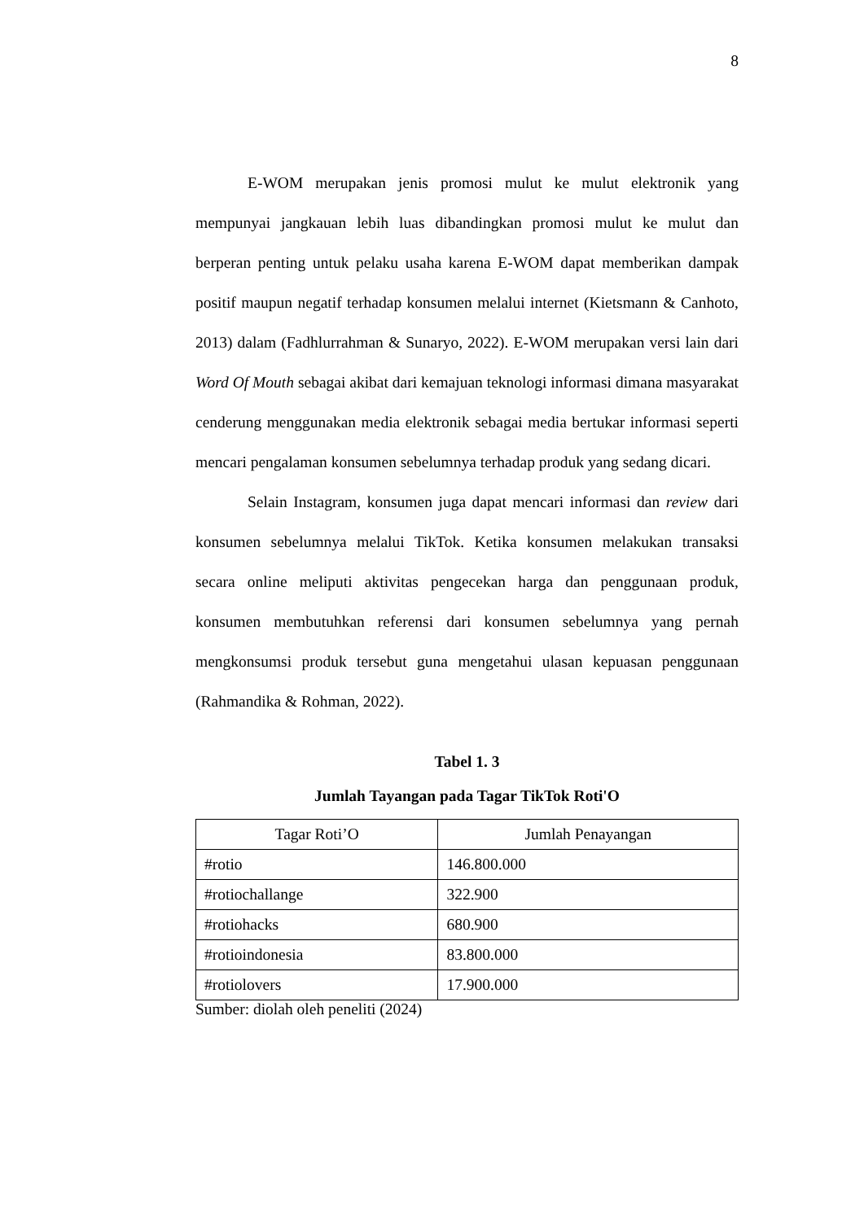8
E-WOM merupakan jenis promosi mulut ke mulut elektronik yang mempunyai jangkauan lebih luas dibandingkan promosi mulut ke mulut dan berperan penting untuk pelaku usaha karena E-WOM dapat memberikan dampak positif maupun negatif terhadap konsumen melalui internet (Kietsmann & Canhoto, 2013) dalam (Fadhlurrahman & Sunaryo, 2022). E-WOM merupakan versi lain dari Word Of Mouth sebagai akibat dari kemajuan teknologi informasi dimana masyarakat cenderung menggunakan media elektronik sebagai media bertukar informasi seperti mencari pengalaman konsumen sebelumnya terhadap produk yang sedang dicari.
Selain Instagram, konsumen juga dapat mencari informasi dan review dari konsumen sebelumnya melalui TikTok. Ketika konsumen melakukan transaksi secara online meliputi aktivitas pengecekan harga dan penggunaan produk, konsumen membutuhkan referensi dari konsumen sebelumnya yang pernah mengkonsumsi produk tersebut guna mengetahui ulasan kepuasan penggunaan (Rahmandika & Rohman, 2022).
Tabel 1. 3
Jumlah Tayangan pada Tagar TikTok Roti'O
| Tagar Roti’O | Jumlah Penayangan |
| --- | --- |
| #rotio | 146.800.000 |
| #rotiochallange | 322.900 |
| #rotiohacks | 680.900 |
| #rotioindonesia | 83.800.000 |
| #rotiolovers | 17.900.000 |
Sumber: diolah oleh peneliti (2024)